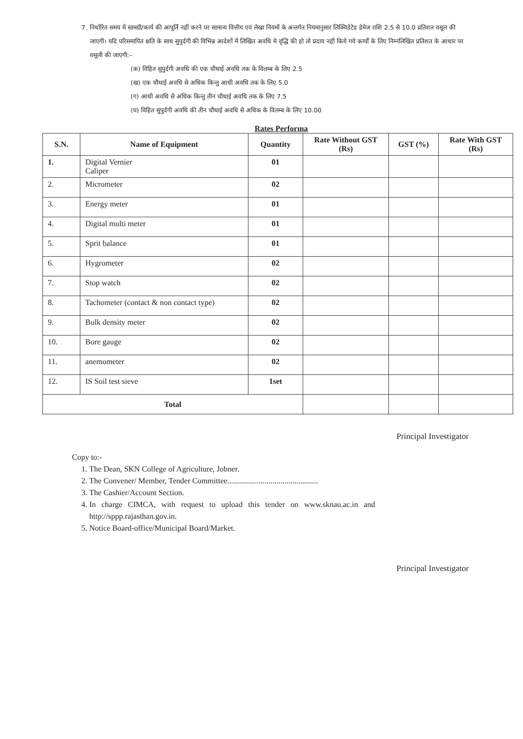7. निर्धारित समय में सामग्री/कार्य की आपूर्ति नहीं करने पर सामान्य वित्तीय एवं लेखा नियमों के अन्तर्गत नियमानुसार लिक्विडेटेड डेमेज राशि 2.5 से 10.0 प्रतिशत वसूल की जाएगी। यदि परिसमापित क्षति के साथ सुपुर्दगी की विभिन्न आदेशों में लिखित अवधि मे वृद्धि की हो तो प्रदाय नहीं किये गये कार्यों के लिए निम्नलिखित प्रतिशत के आधार पर वसूली की जाएगी:–
(क) विहित सुपुर्दगी अवधि की एक चौथाई अवधि तक के विलम्ब के लिए 2.5
(ख) एक चौथाई अवधि से अधिक किन्तु आधी अवधि तक के लिए 5.0
(ग) आधी अवधि से अधिक किन्तु तीन चौथाई अवधि तक के लिए 7.5
(घ) विहित सुपुर्दगी अवधि की तीन चौथाई अवधि से अधिक के विलम्ब के लिए 10.00
Rates Performa
| S.N. | Name of Equipment | Quantity | Rate Without GST (Rs) | GST (%) | Rate With GST (Rs) |
| --- | --- | --- | --- | --- | --- |
| 1. | Digital Vernier Caliper | 01 | | | |
| 2. | Micrometer | 02 | | | |
| 3. | Energy meter | 01 | | | |
| 4. | Digital multi meter | 01 | | | |
| 5. | Sprit balance | 01 | | | |
| 6. | Hygrometer | 02 | | | |
| 7. | Stop watch | 02 | | | |
| 8. | Tachometer (contact & non contact type) | 02 | | | |
| 9. | Bulk density meter | 02 | | | |
| 10. | Bore gauge | 02 | | | |
| 11. | anemometer | 02 | | | |
| 12. | IS Soil test sieve | 1set | | | |
| Total | | | | | |
Principal Investigator
Copy to:-
1. The Dean, SKN College of Agriculture, Jobner.
2. The Convener/ Member, Tender Committee..............................................
3. The Cashier/Account Section.
4. In charge CIMCA, with request to upload this tender on www.sknau.ac.in and http://sppp.rajasthan.gov.in.
5. Notice Board-office/Municipal Board/Market.
Principal Investigator